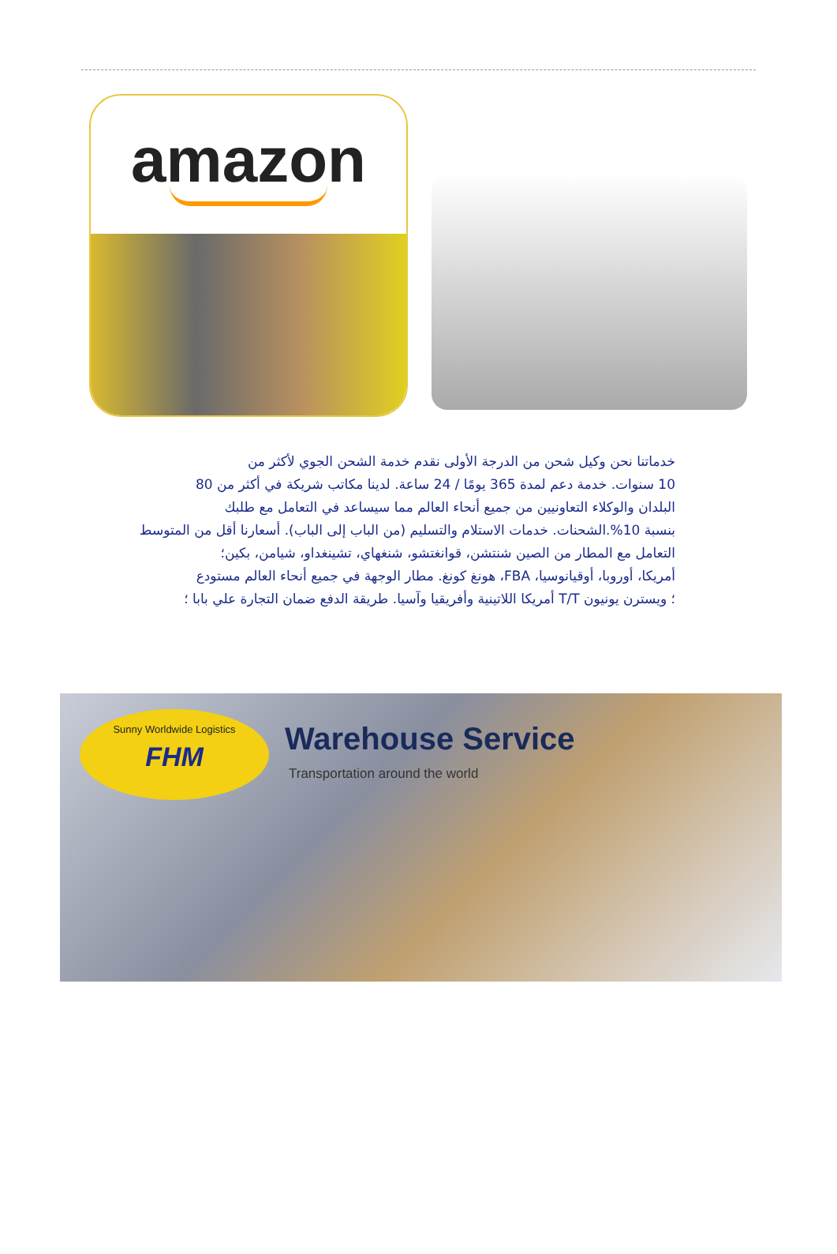amazon
خدماتنا نحن وكيل شحن من الدرجة الأولى نقدم خدمة الشحن الجوي لأكثر من
10 سنوات. خدمة دعم لمدة 365 يومًا / 24 ساعة. لدينا مكاتب شريكة في أكثر من 80
البلدان والوكلاء التعاونيين من جميع أنحاء العالم مما سيساعد في التعامل مع طلبك
بنسبة 10%.الشحنات. خدمات الاستلام والتسليم (من الباب إلى الباب). أسعارنا أقل من المتوسط
التعامل مع المطار من الصين شنتشن، قوانغتشو، شنغهاي، تشينغداو، شيامن، بكين؛
أمريكا، أوروبا، أوقيانوسيا، FBA، هونغ كونغ. مطار الوجهة في جميع أنحاء العالم مستودع
؛ ويسترن يونيون T/T أمريكا اللاتينية وأفريقيا وآسيا. طريقة الدفع ضمان التجارة علي بابا ؛
Sunny Worldwide Logistics
FHM
Warehouse Service
Transportation around the world